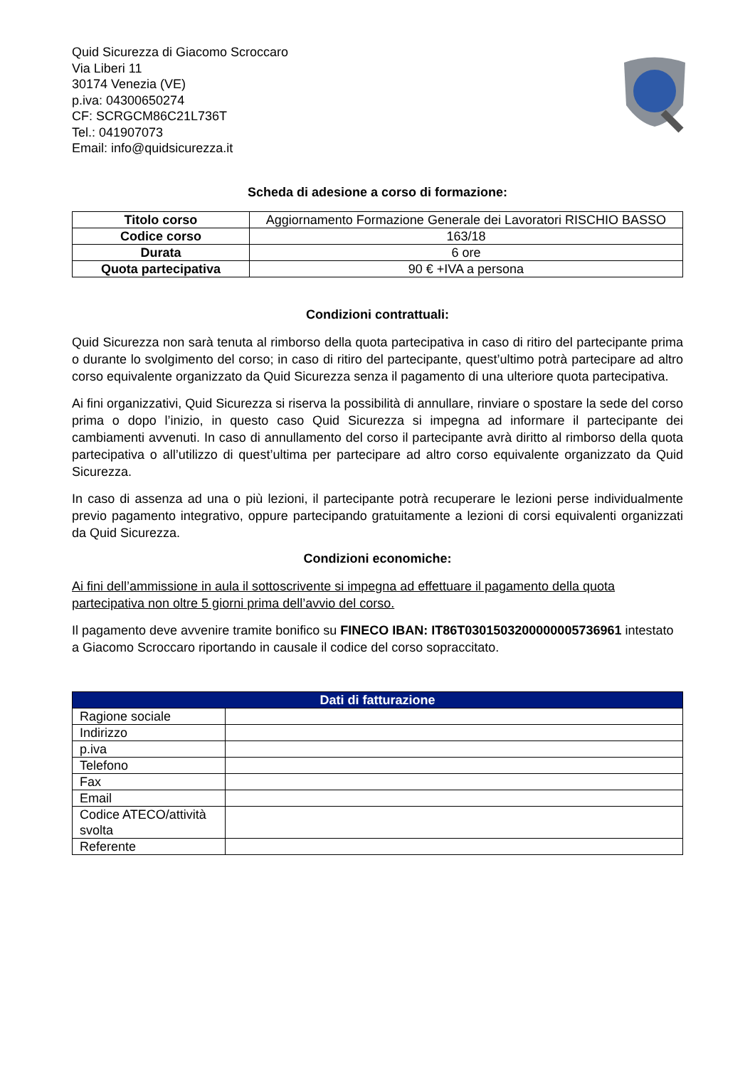Quid Sicurezza di Giacomo Scroccaro
Via Liberi 11
30174 Venezia (VE)
p.iva: 04300650274
CF: SCRGCM86C21L736T
Tel.: 041907073
Email: info@quidsicurezza.it
Scheda di adesione a corso di formazione:
| Titolo corso | Aggiornamento Formazione Generale dei Lavoratori RISCHIO BASSO |
| Codice corso | 163/18 |
| Durata | 6 ore |
| Quota partecipativa | 90 € +IVA a persona |
Condizioni contrattuali:
Quid Sicurezza non sarà tenuta al rimborso della quota partecipativa in caso di ritiro del partecipante prima o durante lo svolgimento del corso; in caso di ritiro del partecipante, quest’ultimo potrà partecipare ad altro corso equivalente organizzato da Quid Sicurezza senza il pagamento di una ulteriore quota partecipativa.
Ai fini organizzativi, Quid Sicurezza si riserva la possibilità di annullare, rinviare o spostare la sede del corso prima o dopo l’inizio, in questo caso Quid Sicurezza si impegna ad informare il partecipante dei cambiamenti avvenuti. In caso di annullamento del corso il partecipante avrà diritto al rimborso della quota partecipativa o all’utilizzo di quest’ultima per partecipare ad altro corso equivalente organizzato da Quid Sicurezza.
In caso di assenza ad una o più lezioni, il partecipante potrà recuperare le lezioni perse individualmente previo pagamento integrativo, oppure partecipando gratuitamente a lezioni di corsi equivalenti organizzati da Quid Sicurezza.
Condizioni economiche:
Ai fini dell’ammissione in aula il sottoscrivente si impegna ad effettuare il pagamento della quota partecipativa non oltre 5 giorni prima dell’avvio del corso.
Il pagamento deve avvenire tramite bonifico su FINECO IBAN: IT86T0301503200000005736961 intestato a Giacomo Scroccaro riportando in causale il codice del corso sopraccitato.
| Dati di fatturazione | |
| --- | --- |
| Ragione sociale | |
| Indirizzo | |
| p.iva | |
| Telefono | |
| Fax | |
| Email | |
| Codice ATECO/attività svolta | |
| Referente | |